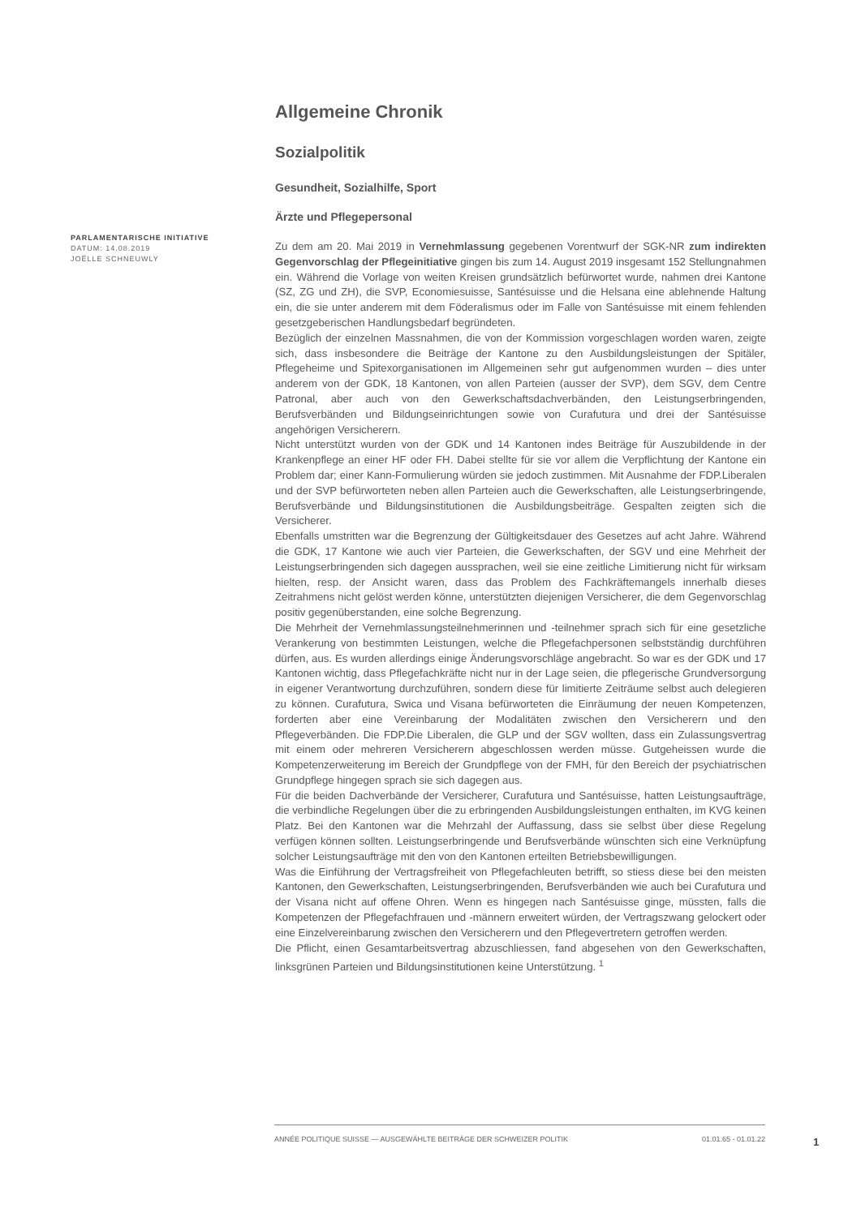PARLAMENTARISCHE INITIATIVE
DATUM: 14.08.2019
JOËLLE SCHNEUWLY
Allgemeine Chronik
Sozialpolitik
Gesundheit, Sozialhilfe, Sport
Ärzte und Pflegepersonal
Zu dem am 20. Mai 2019 in Vernehmlassung gegebenen Vorentwurf der SGK-NR zum indirekten Gegenvorschlag der Pflegeinitiative gingen bis zum 14. August 2019 insgesamt 152 Stellungnahmen ein. Während die Vorlage von weiten Kreisen grundsätzlich befürwortet wurde, nahmen drei Kantone (SZ, ZG und ZH), die SVP, Economiesuisse, Santésuisse und die Helsana eine ablehnende Haltung ein, die sie unter anderem mit dem Föderalismus oder im Falle von Santésuisse mit einem fehlenden gesetzgeberischen Handlungsbedarf begründeten.
Bezüglich der einzelnen Massnahmen, die von der Kommission vorgeschlagen worden waren, zeigte sich, dass insbesondere die Beiträge der Kantone zu den Ausbildungsleistungen der Spitäler, Pflegeheime und Spitexorganisationen im Allgemeinen sehr gut aufgenommen wurden – dies unter anderem von der GDK, 18 Kantonen, von allen Parteien (ausser der SVP), dem SGV, dem Centre Patronal, aber auch von den Gewerkschaftsdachverbänden, den Leistungserbringenden, Berufsverbänden und Bildungseinrichtungen sowie von Curafutura und drei der Santésuisse angehörigen Versicherern.
Nicht unterstützt wurden von der GDK und 14 Kantonen indes Beiträge für Auszubildende in der Krankenpflege an einer HF oder FH. Dabei stellte für sie vor allem die Verpflichtung der Kantone ein Problem dar; einer Kann-Formulierung würden sie jedoch zustimmen. Mit Ausnahme der FDP.Liberalen und der SVP befürworteten neben allen Parteien auch die Gewerkschaften, alle Leistungserbringende, Berufsverbände und Bildungsinstitutionen die Ausbildungsbeiträge. Gespalten zeigten sich die Versicherer.
Ebenfalls umstritten war die Begrenzung der Gültigkeitsdauer des Gesetzes auf acht Jahre. Während die GDK, 17 Kantone wie auch vier Parteien, die Gewerkschaften, der SGV und eine Mehrheit der Leistungserbringenden sich dagegen aussprachen, weil sie eine zeitliche Limitierung nicht für wirksam hielten, resp. der Ansicht waren, dass das Problem des Fachkräftemangels innerhalb dieses Zeitrahmens nicht gelöst werden könne, unterstützten diejenigen Versicherer, die dem Gegenvorschlag positiv gegenüberstanden, eine solche Begrenzung.
Die Mehrheit der Vernehmlassungsteilnehmerinnen und -teilnehmer sprach sich für eine gesetzliche Verankerung von bestimmten Leistungen, welche die Pflegefachpersonen selbstständig durchführen dürfen, aus. Es wurden allerdings einige Änderungsvorschläge angebracht. So war es der GDK und 17 Kantonen wichtig, dass Pflegefachkräfte nicht nur in der Lage seien, die pflegerische Grundversorgung in eigener Verantwortung durchzuführen, sondern diese für limitierte Zeiträume selbst auch delegieren zu können. Curafutura, Swica und Visana befürworteten die Einräumung der neuen Kompetenzen, forderten aber eine Vereinbarung der Modalitäten zwischen den Versicherern und den Pflegeverbänden. Die FDP.Die Liberalen, die GLP und der SGV wollten, dass ein Zulassungsvertrag mit einem oder mehreren Versicherern abgeschlossen werden müsse. Gutgeheissen wurde die Kompetenzerweiterung im Bereich der Grundpflege von der FMH, für den Bereich der psychiatrischen Grundpflege hingegen sprach sie sich dagegen aus.
Für die beiden Dachverbände der Versicherer, Curafutura und Santésuisse, hatten Leistungsaufträge, die verbindliche Regelungen über die zu erbringenden Ausbildungsleistungen enthalten, im KVG keinen Platz. Bei den Kantonen war die Mehrzahl der Auffassung, dass sie selbst über diese Regelung verfügen können sollten. Leistungserbringende und Berufsverbände wünschten sich eine Verknüpfung solcher Leistungsaufträge mit den von den Kantonen erteilten Betriebsbewilligungen.
Was die Einführung der Vertragsfreiheit von Pflegefachleuten betrifft, so stiess diese bei den meisten Kantonen, den Gewerkschaften, Leistungserbringenden, Berufsverbänden wie auch bei Curafutura und der Visana nicht auf offene Ohren. Wenn es hingegen nach Santésuisse ginge, müssten, falls die Kompetenzen der Pflegefachfrauen und -männern erweitert würden, der Vertragszwang gelockert oder eine Einzelvereinbarung zwischen den Versicherern und den Pflegevertretern getroffen werden.
Die Pflicht, einen Gesamtarbeitsvertrag abzuschliessen, fand abgesehen von den Gewerkschaften, linksgrünen Parteien und Bildungsinstitutionen keine Unterstützung. <sup>1</sup>
ANNÉE POLITIQUE SUISSE — AUSGEWÄHLTE BEITRÄGE DER SCHWEIZER POLITIK 01.01.65 - 01.01.22
1